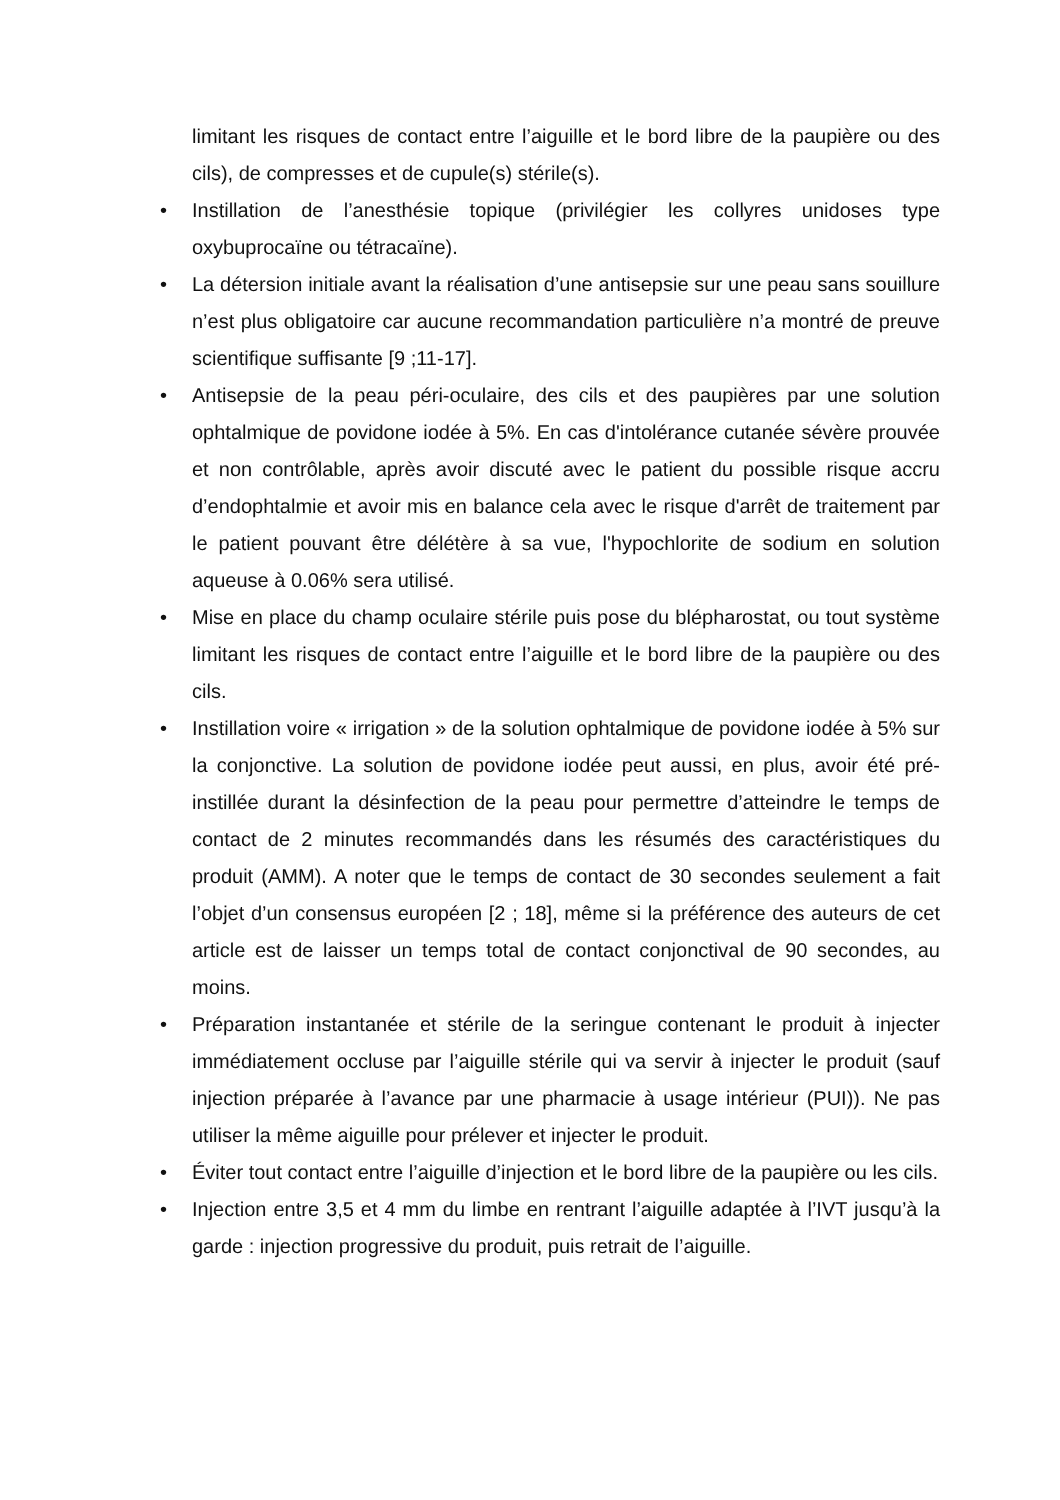limitant les risques de contact entre l’aiguille et le bord libre de la paupière ou des cils), de compresses et de cupule(s) stérile(s).
• Instillation de l’anesthésie topique (privilégier les collyres unidoses type oxybuprocaïne ou tétracaïne).
• La détersion initiale avant la réalisation d’une antisepsie sur une peau sans souillure n’est plus obligatoire car aucune recommandation particulière n’a montré de preuve scientifique suffisante [9 ;11-17].
• Antisepsie de la peau péri-oculaire, des cils et des paupières par une solution ophtalmique de povidone iodée à 5%. En cas d'intolérance cutanée sévère prouvée et non contrôlable, après avoir discuté avec le patient du possible risque accru d’endophtalmie et avoir mis en balance cela avec le risque d'arrêt de traitement par le patient pouvant être délétère à sa vue, l'hypochlorite de sodium en solution aqueuse à 0.06% sera utilisé.
• Mise en place du champ oculaire stérile puis pose du blépharostat, ou tout système limitant les risques de contact entre l’aiguille et le bord libre de la paupière ou des cils.
• Instillation voire « irrigation » de la solution ophtalmique de povidone iodée à 5% sur la conjonctive. La solution de povidone iodée peut aussi, en plus, avoir été pré-instillée durant la désinfection de la peau pour permettre d’atteindre le temps de contact de 2 minutes recommandés dans les résumés des caractéristiques du produit (AMM). A noter que le temps de contact de 30 secondes seulement a fait l’objet d’un consensus européen [2 ; 18], même si la préférence des auteurs de cet article est de laisser un temps total de contact conjonctival de 90 secondes, au moins.
• Préparation instantanée et stérile de la seringue contenant le produit à injecter immédiatement occluse par l’aiguille stérile qui va servir à injecter le produit (sauf injection préparée à l’avance par une pharmacie à usage intérieur (PUI)). Ne pas utiliser la même aiguille pour prélever et injecter le produit.
• Éviter tout contact entre l’aiguille d’injection et le bord libre de la paupière ou les cils.
• Injection entre 3,5 et 4 mm du limbe en rentrant l’aiguille adaptée à l’IVT jusqu’à la garde : injection progressive du produit, puis retrait de l’aiguille.